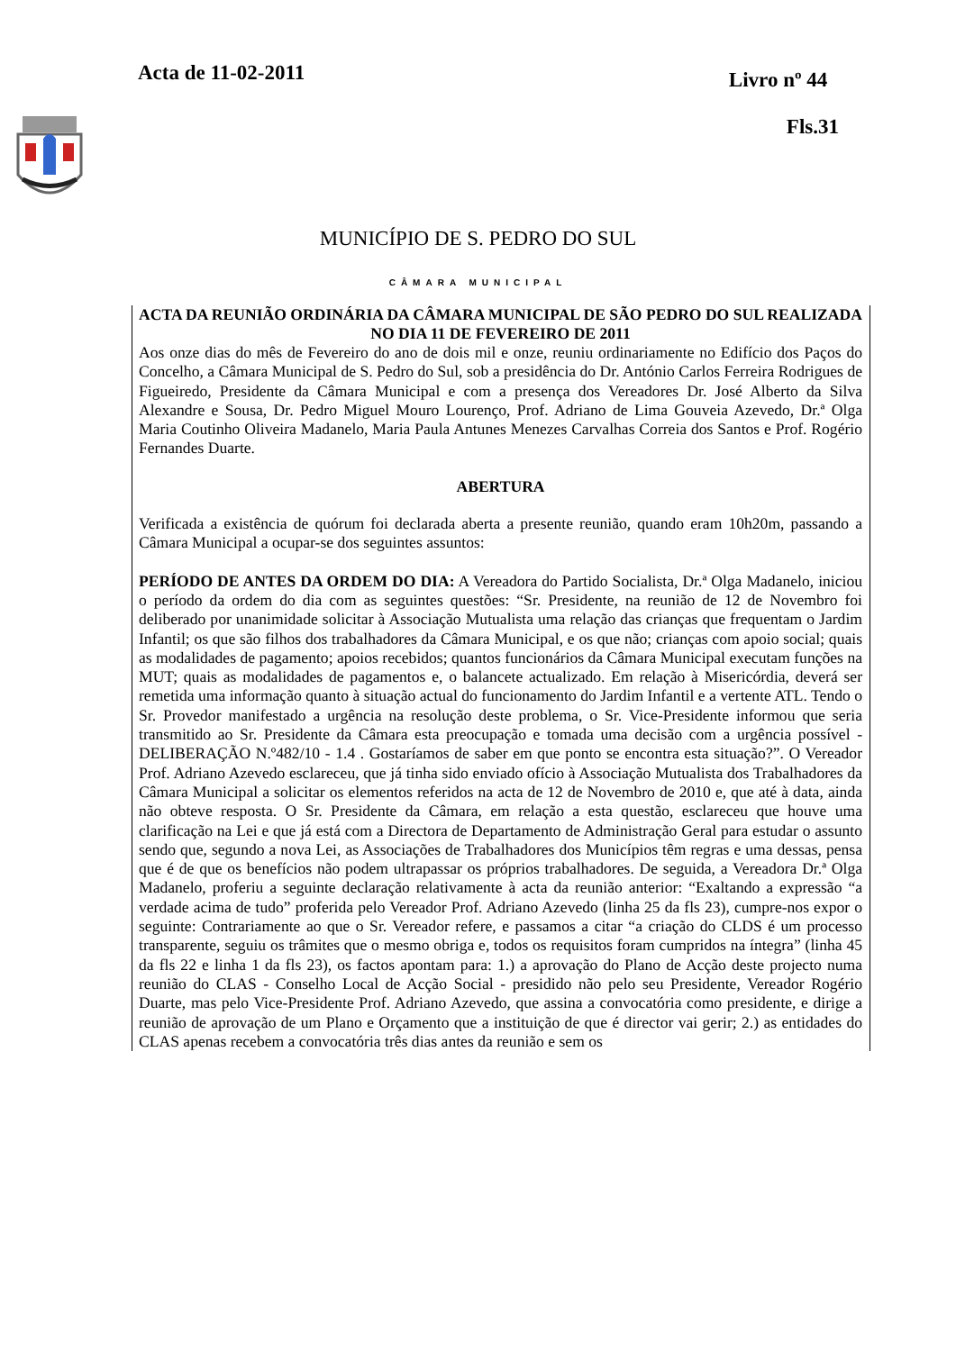Acta de 11-02-2011
Livro nº 44
Fls.31
MUNICÍPIO DE S. PEDRO DO SUL
CÂMARA MUNICIPAL
ACTA DA REUNIÃO ORDINÁRIA DA CÂMARA MUNICIPAL DE SÃO PEDRO DO SUL REALIZADA NO DIA 11 DE FEVEREIRO DE 2011
Aos onze dias do mês de Fevereiro do ano de dois mil e onze, reuniu ordinariamente no Edifício dos Paços do Concelho, a Câmara Municipal de S. Pedro do Sul, sob a presidência do Dr. António Carlos Ferreira Rodrigues de Figueiredo, Presidente da Câmara Municipal e com a presença dos Vereadores Dr. José Alberto da Silva Alexandre e Sousa, Dr. Pedro Miguel Mouro Lourenço, Prof. Adriano de Lima Gouveia Azevedo, Dr.ª Olga Maria Coutinho Oliveira Madanelo, Maria Paula Antunes Menezes Carvalhas Correia dos Santos e Prof. Rogério Fernandes Duarte.
ABERTURA
Verificada a existência de quórum foi declarada aberta a presente reunião, quando eram 10h20m, passando a Câmara Municipal a ocupar-se dos seguintes assuntos:
PERÍODO DE ANTES DA ORDEM DO DIA: A Vereadora do Partido Socialista, Dr.ª Olga Madanelo, iniciou o período da ordem do dia com as seguintes questões: “Sr. Presidente, na reunião de 12 de Novembro foi deliberado por unanimidade solicitar à Associação Mutualista uma relação das crianças que frequentam o Jardim Infantil; os que são filhos dos trabalhadores da Câmara Municipal, e os que não; crianças com apoio social; quais as modalidades de pagamento; apoios recebidos; quantos funcionários da Câmara Municipal executam funções na MUT; quais as modalidades de pagamentos e, o balancete actualizado. Em relação à Misericórdia, deverá ser remetida uma informação quanto à situação actual do funcionamento do Jardim Infantil e a vertente ATL. Tendo o Sr. Provedor manifestado a urgência na resolução deste problema, o Sr. Vice-Presidente informou que seria transmitido ao Sr. Presidente da Câmara esta preocupação e tomada uma decisão com a urgência possível - DELIBERAÇÃO N.º482/10 - 1.4 . Gostaríamos de saber em que ponto se encontra esta situação?”. O Vereador Prof. Adriano Azevedo esclareceu, que já tinha sido enviado ofício à Associação Mutualista dos Trabalhadores da Câmara Municipal a solicitar os elementos referidos na acta de 12 de Novembro de 2010 e, que até à data, ainda não obteve resposta. O Sr. Presidente da Câmara, em relação a esta questão, esclareceu que houve uma clarificação na Lei e que já está com a Directora de Departamento de Administração Geral para estudar o assunto sendo que, segundo a nova Lei, as Associações de Trabalhadores dos Municípios têm regras e uma dessas, pensa que é de que os benefícios não podem ultrapassar os próprios trabalhadores. De seguida, a Vereadora Dr.ª Olga Madanelo, proferiu a seguinte declaração relativamente à acta da reunião anterior: “Exaltando a expressão “a verdade acima de tudo” proferida pelo Vereador Prof. Adriano Azevedo (linha 25 da fls 23), cumpre-nos expor o seguinte: Contrariamente ao que o Sr. Vereador refere, e passamos a citar “a criação do CLDS é um processo transparente, seguiu os trâmites que o mesmo obriga e, todos os requisitos foram cumpridos na íntegra” (linha 45 da fls 22 e linha 1 da fls 23), os factos apontam para: 1.) a aprovação do Plano de Acção deste projecto numa reunião do CLAS - Conselho Local de Acção Social - presidido não pelo seu Presidente, Vereador Rogério Duarte, mas pelo Vice-Presidente Prof. Adriano Azevedo, que assina a convocatória como presidente, e dirige a reunião de aprovação de um Plano e Orçamento que a instituição de que é director vai gerir; 2.) as entidades do CLAS apenas recebem a convocatória três dias antes da reunião e sem os